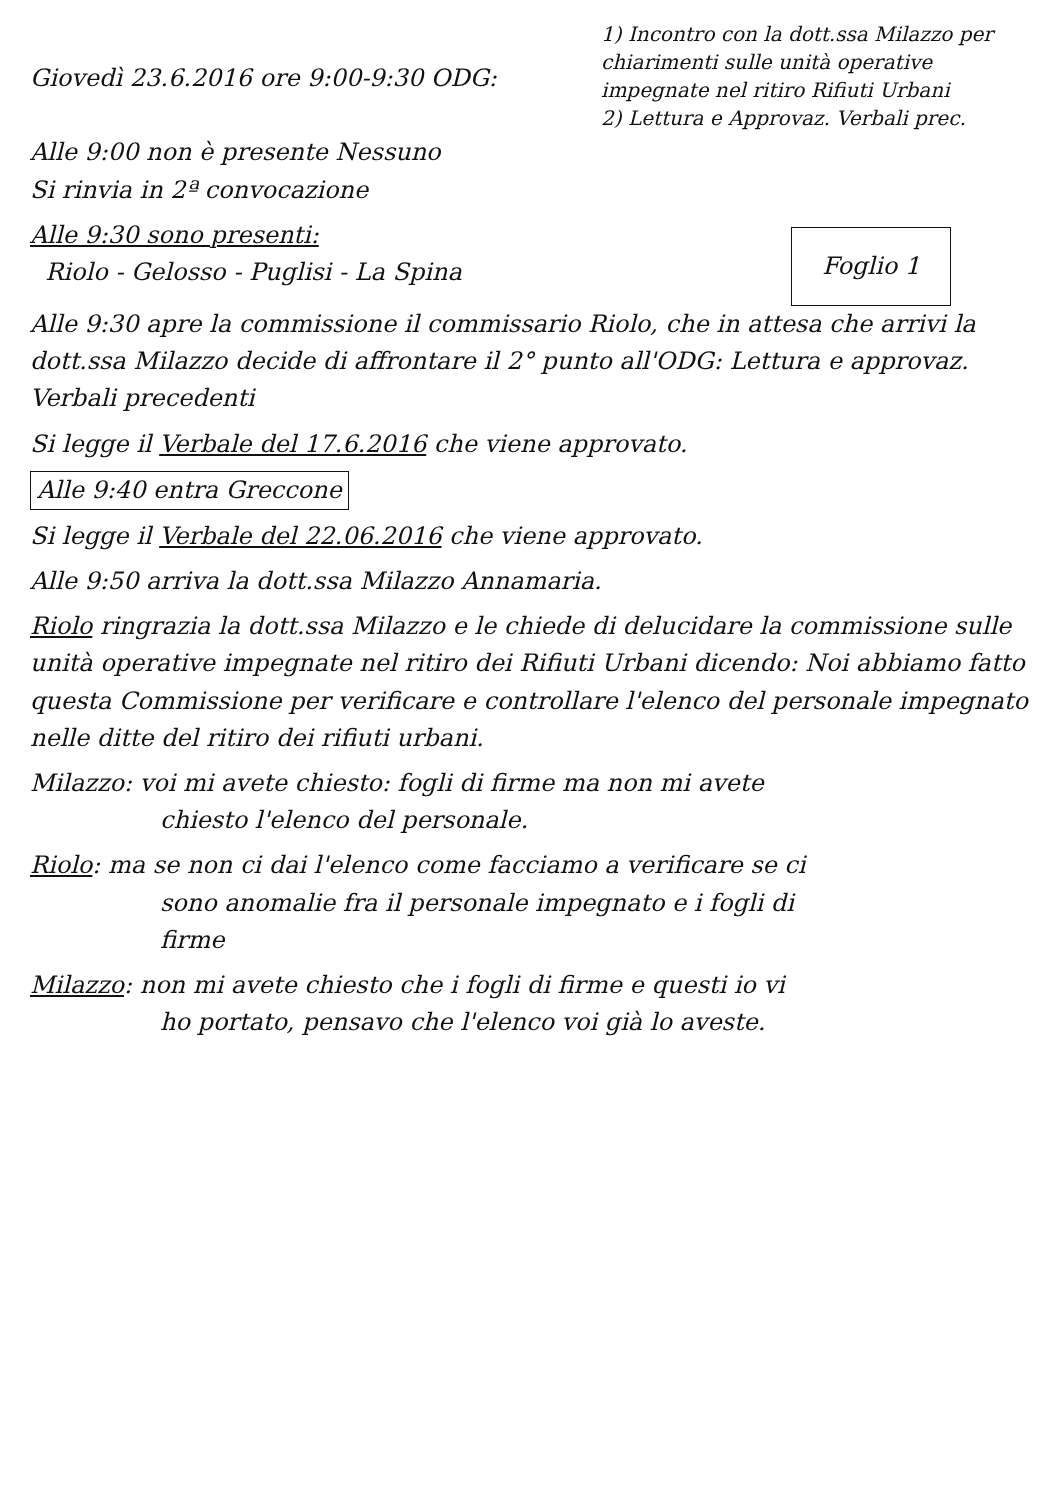Giovedì 23.6.2016 ore 9:00-9:30 ODG:
Alle 9:00 non è presente Nessuno
1) Incontro con la dott.ssa Milazzo per chiarimenti sulle unità operative impegnate nel ritiro Rifiuti Urbani
2) Lettura e Approvaz. Verbali prec.
Si rinvia in 2ª convocazione
Foglio 1
Alle 9:30 sono presenti:
Riolo - Gelosso - Puglisi - La Spina
Alle 9:30 apre la commissione il commissario Riolo, che in attesa che arrivi la dott.ssa Milazzo decide di affrontare il 2° punto all'ODG: Lettura e approvaz. Verbali precedenti
Si legge il Verbale del 17.6.2016 che viene approvato.
Alle 9:40 entra Greccone
Si legge il Verbale del 22.06.2016 che viene approvato.
Alle 9:50 arriva la dott.ssa Milazzo Annamaria.
Riolo ringrazia la dott.ssa Milazzo e le chiede di delucidare la commissione sulle unità operative impegnate nel ritiro dei Rifiuti Urbani dicendo: Noi abbiamo fatto questa Commissione per verificare e controllare l'elenco del personale impegnato nelle ditte del ritiro dei rifiuti urbani.
Milazzo: voi mi avete chiesto: fogli di firme ma non mi avete
chiesto l'elenco del personale.
Riolo: ma se non ci dai l'elenco come facciamo a verificare se ci
sono anomalie fra il personale impegnato e i fogli di
firme
Milazzo: non mi avete chiesto che i fogli di firme e questi io vi
ho portato, pensavo che l'elenco voi già lo aveste.